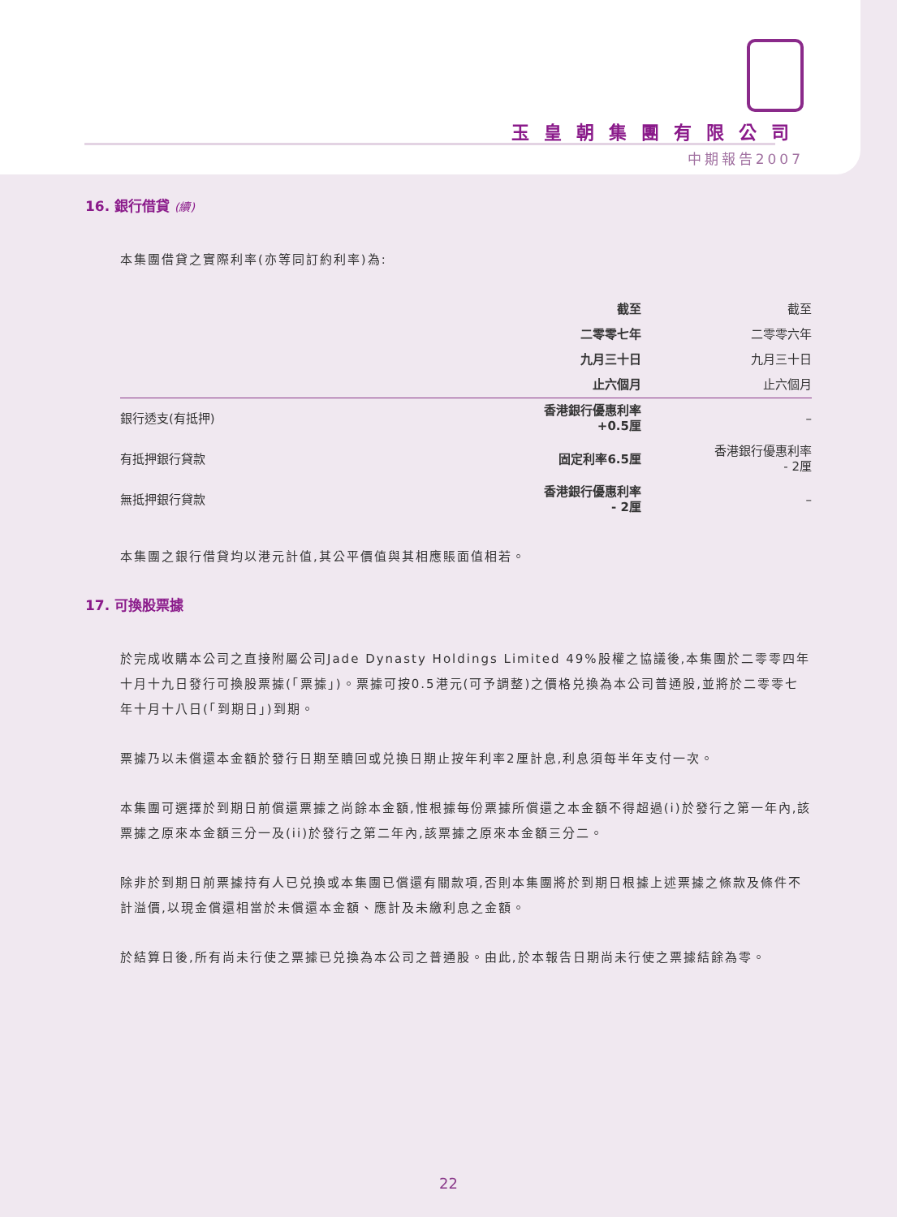玉皇朝集團有限公司
中期報告2007
16. 銀行借貸 (續)
本集團借貸之實際利率(亦等同訂約利率)為:
| | 截至 | 截至 |
| | 二零零七年 | 二零零六年 |
| | 九月三十日 | 九月三十日 |
| | 止六個月 | 止六個月 |
| 銀行透支(有抵押) | 香港銀行優惠利率 +0.5厘 | – |
| 有抵押銀行貸款 | 固定利率6.5厘 | 香港銀行優惠利率 - 2厘 |
| 無抵押銀行貸款 | 香港銀行優惠利率 - 2厘 | – |
本集團之銀行借貸均以港元計值,其公平價值與其相應賬面值相若。
17. 可換股票據
於完成收購本公司之直接附屬公司Jade Dynasty Holdings Limited 49%股權之協議後,本集團於二零零四年十月十九日發行可換股票據(「票據」)。票據可按0.5港元(可予調整)之價格兑換為本公司普通股,並將於二零零七年十月十八日(「到期日」)到期。
票據乃以未償還本金額於發行日期至贖回或兑換日期止按年利率2厘計息,利息須每半年支付一次。
本集團可選擇於到期日前償還票據之尚餘本金額,惟根據每份票據所償還之本金額不得超過(i)於發行之第一年內,該票據之原來本金額三分一及(ii)於發行之第二年內,該票據之原來本金額三分二。
除非於到期日前票據持有人已兑換或本集團已償還有關款項,否則本集團將於到期日根據上述票據之條款及條件不計溢價,以現金償還相當於未償還本金額、應計及未繳利息之金額。
於結算日後,所有尚未行使之票據已兑換為本公司之普通股。由此,於本報告日期尚未行使之票據結餘為零。
22